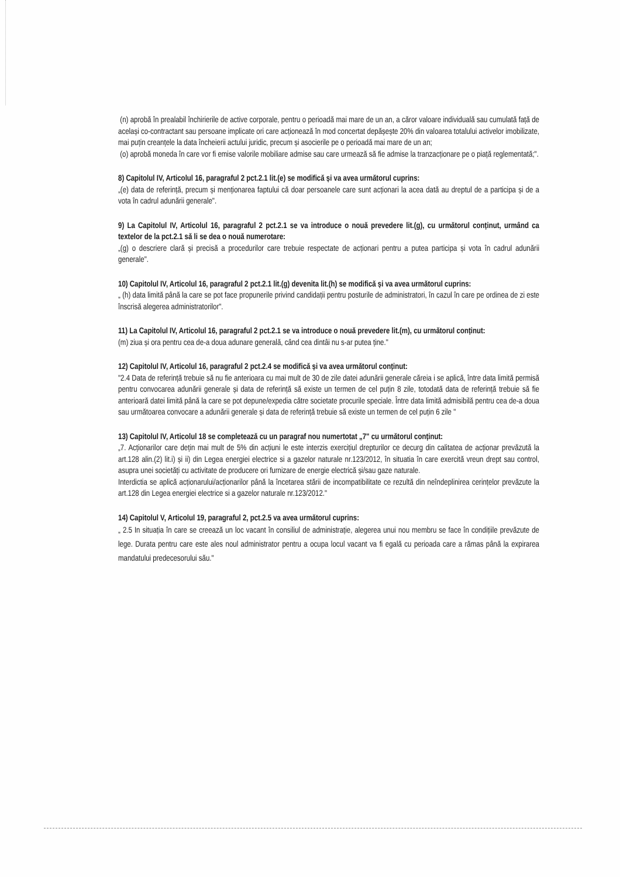(n) aprobă în prealabil închirierile de active corporale, pentru o perioadă mai mare de un an, a căror valoare individuală sau cumulată față de același co-contractant sau persoane implicate ori care acționează în mod concertat depășește 20% din valoarea totalului activelor imobilizate, mai puțin creanțele la data încheierii actului juridic, precum și asocierile pe o perioadă mai mare de un an;
(o) aprobă moneda în care vor fi emise valorile mobiliare admise sau care urmează să fie admise la tranzacționare pe o piață reglementată;".
8) Capitolul IV, Articolul 16, paragraful 2 pct.2.1 lit.(e) se modifică și va avea următorul cuprins:
„(e) data de referință, precum și menționarea faptului că doar persoanele care sunt acționari la acea dată au dreptul de a participa și de a vota în cadrul adunării generale".
9) La Capitolul IV, Articolul 16, paragraful 2 pct.2.1 se va introduce o nouă prevedere lit.(g), cu următorul conținut, urmând ca textelor de la pct.2.1 să li se dea o nouă numerotare:
„(g) o descriere clară și precisă a procedurilor care trebuie respectate de acționari pentru a putea participa și vota în cadrul adunării generale".
10) Capitolul IV, Articolul 16, paragraful 2 pct.2.1 lit.(g) devenita lit.(h) se modifică și va avea următorul cuprins:
„ (h) data limită până la care se pot face propunerile privind candidații pentru posturile de administratori, în cazul în care pe ordinea de zi este înscrisă alegerea administratorilor".
11) La Capitolul IV, Articolul 16, paragraful 2 pct.2.1 se va introduce o nouă prevedere lit.(m), cu următorul conținut:
(m) ziua și ora pentru cea de-a doua adunare generală, când cea dintâi nu s-ar putea ține."
12) Capitolul IV, Articolul 16, paragraful 2 pct.2.4 se modifică și va avea următorul conținut:
"2.4 Data de referință trebuie să nu fie anterioara cu mai mult de 30 de zile datei adunării generale căreia i se aplică, între data limită permisă pentru convocarea adunării generale și data de referință să existe un termen de cel puțin 8 zile, totodată data de referință trebuie să fie anterioară datei limită până la care se pot depune/expedia către societate procurile speciale. Între data limită admisibilă pentru cea de-a doua sau următoarea convocare a adunării generale și data de referință trebuie să existe un termen de cel puțin 6 zile "
13) Capitolul IV, Articolul 18 se completează cu un paragraf nou numertotat „7" cu următorul conținut:
„7. Acționarilor care dețin mai mult de 5% din acțiuni le este interzis exercițiul drepturilor ce decurg din calitatea de acționar prevăzută la art.128 alin.(2) lit.i) și ii) din Legea energiei electrice si a gazelor naturale nr.123/2012, în situatia în care exercită vreun drept sau control, asupra unei societăți cu activitate de producere ori furnizare de energie electrică și/sau gaze naturale.
Interdictia se aplică acționarului/acționarilor până la încetarea stării de incompatibilitate ce rezultă din neîndeplinirea cerințelor prevăzute la art.128 din Legea energiei electrice si a gazelor naturale nr.123/2012."
14) Capitolul V, Articolul 19, paragraful 2, pct.2.5 va avea următorul cuprins:
„ 2.5 In situația în care se creează un loc vacant în consiliul de administrație, alegerea unui nou membru se face în condițiile prevăzute de lege. Durata pentru care este ales noul administrator pentru a ocupa locul vacant va fi egală cu perioada care a rămas până la expirarea mandatului predecesorului său."